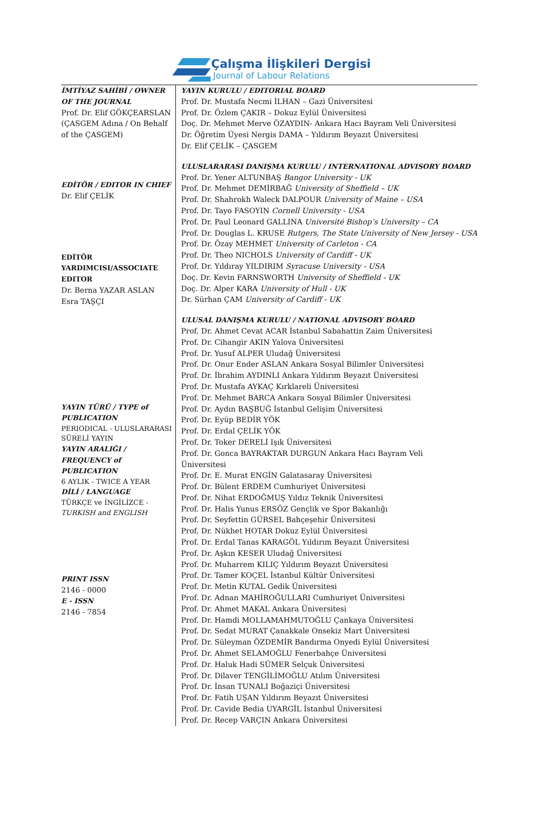Çalışma İlişkileri Dergisi
Journal of Labour Relations
İMTİYAZ SAHİBİ / OWNER OF THE JOURNAL
Prof. Dr. Elif GÖKÇEARSLAN
(ÇASGEM Adına / On Behalf of the ÇASGEM)
EDİTÖR / EDITOR IN CHIEF
Dr. Elif ÇELİK
EDİTÖR YARDIMCISI/ASSOCIATE EDITOR
Dr. Berna YAZAR ASLAN
Esra TAŞÇI
YAYIN TÜRÜ / TYPE of PUBLICATION
PERIODICAL - ULUSLARARASI SÜRELİ YAYIN
YAYIN ARALIĞI / FREQUENCY of PUBLICATION
6 AYLIK - TWICE A YEAR
DİLİ / LANGUAGE
TÜRKÇE ve İNGİLİZCE - TURKISH and ENGLISH
PRINT ISSN
2146 - 0000
E - ISSN
2146 - 7854
YAYIN KURULU / EDITORIAL BOARD
Prof. Dr. Mustafa Necmi İLHAN – Gazi Üniversitesi
Prof. Dr. Özlem ÇAKIR – Dokuz Eylül Üniversitesi
Doç. Dr. Mehmet Merve ÖZAYDIN- Ankara Hacı Bayram Veli Üniversitesi
Dr. Öğretim Üyesi Nergis DAMA – Yıldırım Beyazıt Üniversitesi
Dr. Elif ÇELİK – ÇASGEM
ULUSLARARASI DANIŞMA KURULU / INTERNATIONAL ADVISORY BOARD
Prof. Dr. Yener ALTUNBAŞ Bangor University - UK
Prof. Dr. Mehmet DEMİRBAĞ University of Sheffield – UK
Prof. Dr. Shahrokh Waleck DALPOUR University of Maine – USA
Prof. Dr. Tayo FASOYIN Cornell University - USA
Prof. Dr. Paul Leonard GALLINA Université Bishop’s University – CA
Prof. Dr. Douglas L. KRUSE Rutgers, The State University of New Jersey - USA
Prof. Dr. Özay MEHMET University of Carleton - CA
Prof. Dr. Theo NICHOLS University of Cardiff - UK
Prof. Dr. Yıldıray YILDIRIM Syracuse University - USA
Doç. Dr. Kevin FARNSWORTH University of Sheffield - UK
Doç. Dr. Alper KARA University of Hull - UK
Dr. Sürhan ÇAM University of Cardiff - UK
ULUSAL DANIŞMA KURULU / NATIONAL ADVISORY BOARD
Prof. Dr. Ahmet Cevat ACAR İstanbul Sabahattin Zaim Üniversitesi
Prof. Dr. Cihangir AKIN Yalova Üniversitesi
Prof. Dr. Yusuf ALPER Uludağ Üniversitesi
Prof. Dr. Onur Ender ASLAN Ankara Sosyal Bilimler Üniversitesi
Prof. Dr. İbrahim AYDINLI Ankara Yıldırım Beyazıt Üniversitesi
Prof. Dr. Mustafa AYKAÇ Kırklareli Üniversitesi
Prof. Dr. Mehmet BARCA Ankara Sosyal Bilimler Üniversitesi
Prof. Dr. Aydın BAŞBUĞ İstanbul Gelişim Üniversitesi
Prof. Dr. Eyüp BEDİR YÖK
Prof. Dr. Erdal ÇELİK YÖK
Prof. Dr. Toker DERELİ Işık Üniversitesi
Prof. Dr. Gonca BAYRAKTAR DURGUN Ankara Hacı Bayram Veli
Üniversitesi
Prof. Dr. E. Murat ENGİN Galatasaray Üniversitesi
Prof. Dr. Bülent ERDEM Cumhuriyet Üniversitesi
Prof. Dr. Nihat ERDOĞMUŞ Yıldız Teknik Üniversitesi
Prof. Dr. Halis Yunus ERSÖZ Gençlik ve Spor Bakanlığı
Prof. Dr. Seyfettin GÜRSEL Bahçeşehir Üniversitesi
Prof. Dr. Nükhet HOTAR Dokuz Eylül Üniversitesi
Prof. Dr. Erdal Tanas KARAGÖL Yıldırım Beyazıt Üniversitesi
Prof. Dr. Aşkın KESER Uludağ Üniversitesi
Prof. Dr. Muharrem KILIÇ Yıldırım Beyazıt Üniversitesi
Prof. Dr. Tamer KOÇEL İstanbul Kültür Üniversitesi
Prof. Dr. Metin KUTAL Gedik Üniversitesi
Prof. Dr. Adnan MAHİROĞULLARI Cumhuriyet Üniversitesi
Prof. Dr. Ahmet MAKAL Ankara Üniversitesi
Prof. Dr. Hamdi MOLLAMAHMUTOĞLU Çankaya Üniversitesi
Prof. Dr. Sedat MURAT Çanakkale Onsekiz Mart Üniversitesi
Prof. Dr. Süleyman ÖZDEMİR Bandırma Onyedi Eylül Üniversitesi
Prof. Dr. Ahmet SELAMOĞLU Fenerbahçe Üniversitesi
Prof. Dr. Haluk Hadi SÜMER Selçuk Üniversitesi
Prof. Dr. Dilaver TENGİLİMOĞLU Atılım Üniversitesi
Prof. Dr. İnsan TUNALI Boğaziçi Üniversitesi
Prof. Dr. Fatih UŞAN Yıldırım Beyazıt Üniversitesi
Prof. Dr. Cavide Bedia UYARGİL İstanbul Üniversitesi
Prof. Dr. Recep VARÇIN Ankara Üniversitesi